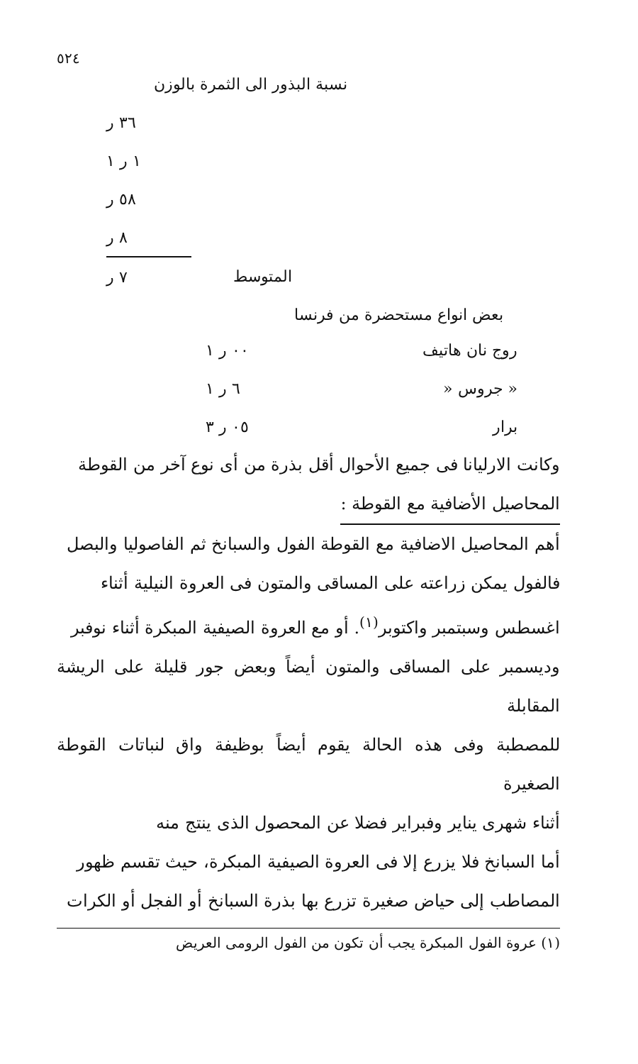٥٢٤
نسبة البذور الى الثمرة بالوزن
| | ٣٦ ر |
| | ١ ر ١ |
| | ٥٨ ر |
| | ٨ ر |
| المتوسط | ٧ ر |
بعض انواع مستحضرة من فرنسا
| روج نان هاتيف | ٠٠ ر ١ |
| « جروس « | ٦ ر ١ |
| برار | ٠٥ ر ٣ |
وكانت الارليانا فى جميع الأحوال أقل بذرة من أى نوع آخر من القوطة
المحاصيل الأضافية مع القوطة :
أهم المحاصيل الاضافية مع القوطة الفول والسبانخ ثم الفاصوليا والبصل
فالفول يمكن زراعته على المساقى والمتون فى العروة النيلية أثناء
اغسطس وسبتمبر واكتوبر<sup>(١)</sup>. أو مع العروة الصيفية المبكرة أثناء نوفبر
وديسمبر على المساقى والمتون أيضاً وبعض جور قليلة على الريشة المقابلة
للمصطبة وفى هذه الحالة يقوم أيضاً بوظيفة واق لنباتات القوطة الصغيرة
أثناء شهرى يناير وفبراير فضلا عن المحصول الذى ينتج منه
أما السبانخ فلا يزرع إلا فى العروة الصيفية المبكرة، حيث تقسم ظهور
المصاطب إلى حياض صغيرة تزرع بها بذرة السبانخ أو الفجل أو الكرات
(١) عروة الفول المبكرة يجب أن تكون من الفول الرومى العريض